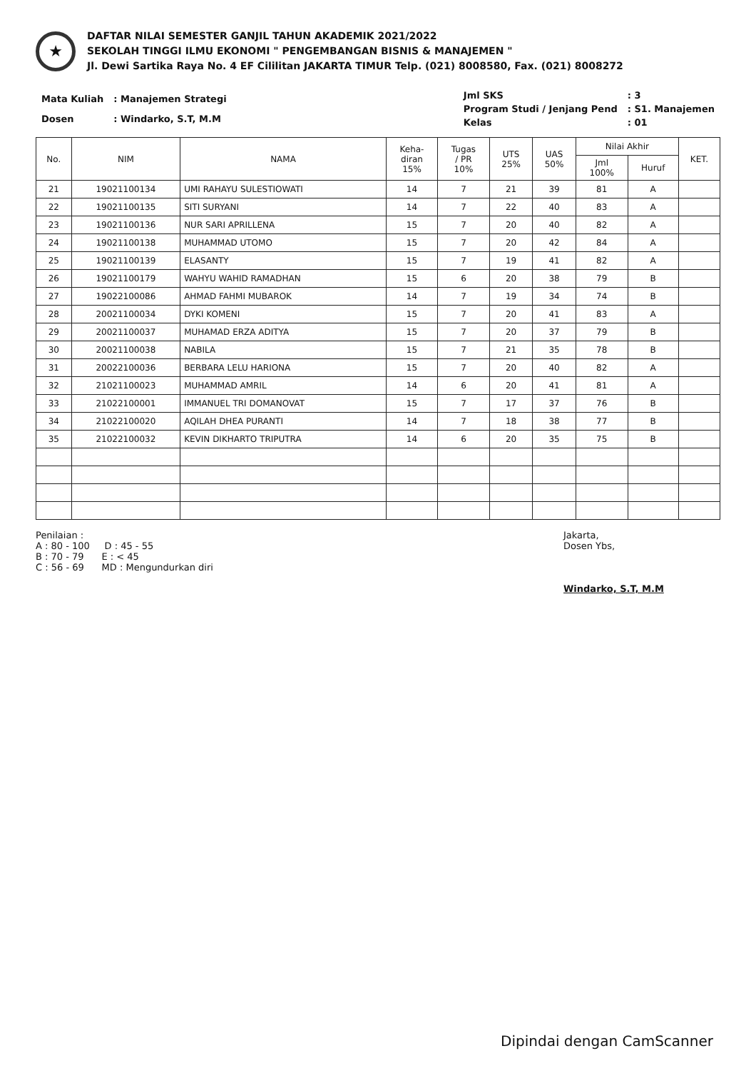★
DAFTAR NILAI SEMESTER GANJIL TAHUN AKADEMIK 2021/2022
SEKOLAH TINGGI ILMU EKONOMI " PENGEMBANGAN BISNIS & MANAJEMEN "
Jl. Dewi Sartika Raya No. 4 EF Cililitan JAKARTA TIMUR Telp. (021) 8008580, Fax. (021) 8008272
| Mata Kuliah | : Manajemen Strategi |
| Dosen | : Windarko, S.T, M.M |
| Jml SKS | : 3 |
| Program Studi / Jenjang Pend | : S1. Manajemen |
| Kelas | : 01 |
| No. | NIM | NAMA | Keha- diran 15% | Tugas / PR 10% | UTS 25% | UAS 50% | Nilai Akhir | | KET. |
| --- | --- | --- | --- | --- | --- | --- | --- | --- | --- |
| | | | | | | | Jml 100% | Huruf | |
| 21 | 19021100134 | UMI RAHAYU SULESTIOWATI | 14 | 7 | 21 | 39 | 81 | A | |
| 22 | 19021100135 | SITI SURYANI | 14 | 7 | 22 | 40 | 83 | A | |
| 23 | 19021100136 | NUR SARI APRILLENA | 15 | 7 | 20 | 40 | 82 | A | |
| 24 | 19021100138 | MUHAMMAD UTOMO | 15 | 7 | 20 | 42 | 84 | A | |
| 25 | 19021100139 | ELASANTY | 15 | 7 | 19 | 41 | 82 | A | |
| 26 | 19021100179 | WAHYU WAHID RAMADHAN | 15 | 6 | 20 | 38 | 79 | B | |
| 27 | 19022100086 | AHMAD FAHMI MUBAROK | 14 | 7 | 19 | 34 | 74 | B | |
| 28 | 20021100034 | DYKI KOMENI | 15 | 7 | 20 | 41 | 83 | A | |
| 29 | 20021100037 | MUHAMAD ERZA ADITYA | 15 | 7 | 20 | 37 | 79 | B | |
| 30 | 20021100038 | NABILA | 15 | 7 | 21 | 35 | 78 | B | |
| 31 | 20022100036 | BERBARA LELU HARIONA | 15 | 7 | 20 | 40 | 82 | A | |
| 32 | 21021100023 | MUHAMMAD AMRIL | 14 | 6 | 20 | 41 | 81 | A | |
| 33 | 21022100001 | IMMANUEL TRI DOMANOVAT | 15 | 7 | 17 | 37 | 76 | B | |
| 34 | 21022100020 | AQILAH DHEA PURANTI | 14 | 7 | 18 | 38 | 77 | B | |
| 35 | 21022100032 | KEVIN DIKHARTO TRIPUTRA | 14 | 6 | 20 | 35 | 75 | B | |
Penilaian :
A : 80 - 100 D : 45 - 55
B : 70 - 79 E : < 45
C : 56 - 69 MD : Mengundurkan diri
Jakarta,
Dosen Ybs,
Windarko, S.T, M.M
Dipindai dengan CamScanner